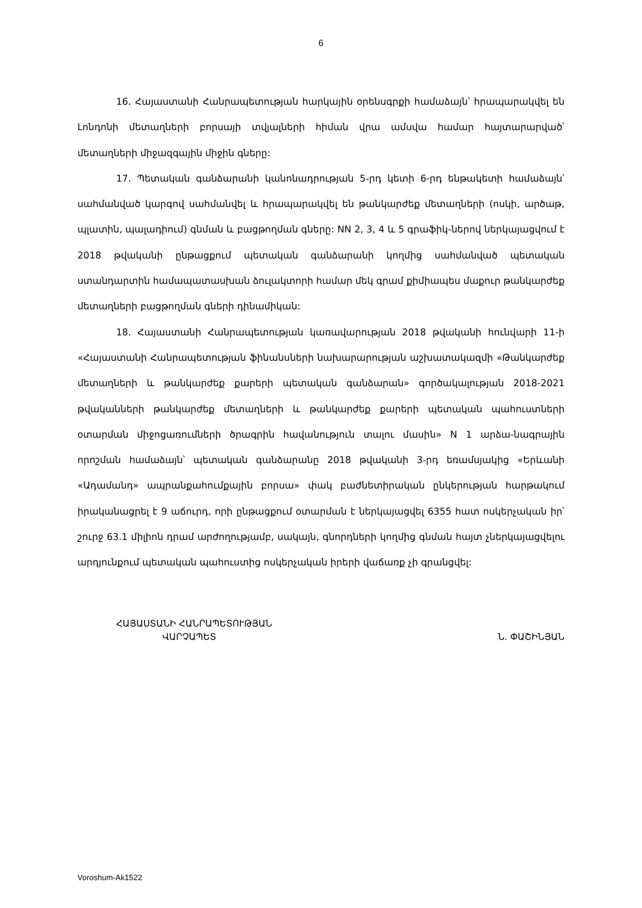6
16. Հայաստանի Հանրապետության հարկային օրենսգրքի համաձայն՝ հրապարակվել են Լոնդոնի մետաղների բորսայի տվյալների հիման վրա ամսվա համար հայտարարված՝ մետաղների միջազգային միջին գները:
17. Պետական գանձարանի կանոնադրության 5-րդ կետի 6-րդ ենթակետի համաձայն՝ սահմանված կարգով սահմանվել և հրապարակվել են թանկարժեք մետաղների (ոսկի, արծաթ, պլատին, պալադիում) գնման և բացթողման գները: NN 2, 3, 4 և 5 գրաֆիկ-ներով ներկայացվում է 2018 թվականի ընթացքում պետական գանձարանի կողմից սահմանված պետական ստանդարտին համապատասխան ձուլակտորի համար մեկ գրամ քիմիապես մաքուր թանկարժեք մետաղների բացթողման գների դինամիկան:
18. Հայաստանի Հանրապետության կառավարության 2018 թվականի հունվարի 11-ի «Հայաստանի Հանրապետության ֆինանսների նախարարության աշխատակազմի «Թանկարժեք մետաղների և թանկարժեք քարերի պետական գանձարան» գործակալության 2018-2021 թվականների թանկարժեք մետաղների և թանկարժեք քարերի պետական պահուստների օտարման միջոցառումների ծրագրին հավանություն տալու մասին» N 1 արձա-նագրային որոշման համաձայն՝ պետական գանձարանը 2018 թվականի 3-րդ եռամսյակից «Երևանի «Ադամանդ» ապրանքահումքային բորսա» փակ բաժնետիրական ընկերության հարթակում իրականացրել է 9 աճուրդ, որի ընթացքում օտարման է ներկայացվել 6355 հատ ոսկերչական իր՝ շուրջ 63.1 միլիոն դրամ արժողությամբ, սակայն, գնորդների կողմից գնման հայտ չներկայացվելու արդյունքում պետական պահուստից ոսկերչական իրերի վաճառք չի գրանցվել:
ՀԱՅԱՍՏԱՆԻ ՀԱՆՐԱՊԵՏՈՒԹՅԱՆ
ՎԱՐՉԱՊԵՏ
Ն. ՓԱՇԻՆՅԱՆ
Voroshum-Ak1522